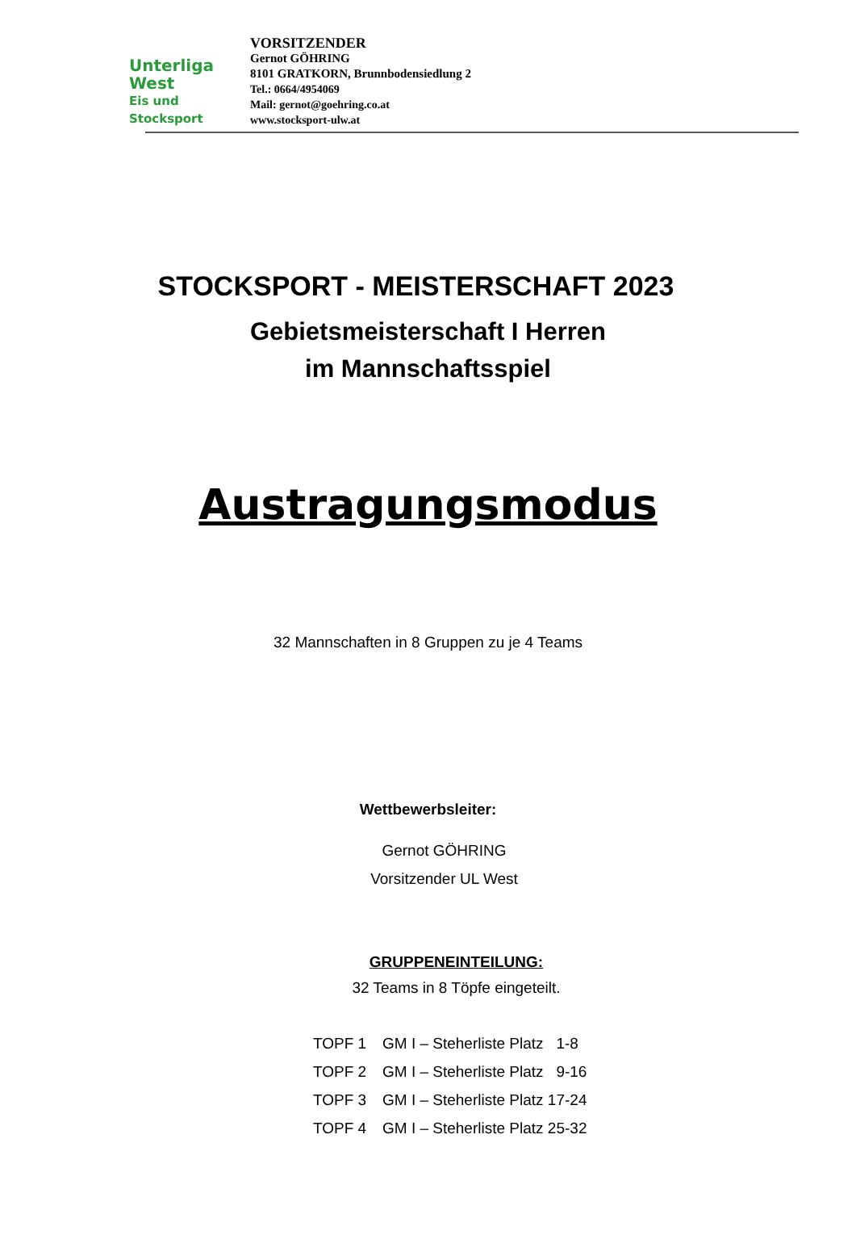Unterliga
West
Eis und Stocksport
VORSITZENDER
Gernot GÖHRING
8101 GRATKORN, Brunnbodensiedlung 2
Tel.: 0664/4954069
Mail: gernot@goehring.co.at
www.stocksport-ulw.at
STOCKSPORT - MEISTERSCHAFT 2023
Gebietsmeisterschaft I Herren
im Mannschaftsspiel
Austragungsmodus
32 Mannschaften in 8 Gruppen zu je 4 Teams
Wettbewerbsleiter:
Gernot GÖHRING
Vorsitzender UL West
GRUPPENEINTEILUNG:
32 Teams in 8 Töpfe eingeteilt.
TOPF 1 GM I – Steherliste Platz 1-8
TOPF 2 GM I – Steherliste Platz 9-16
TOPF 3 GM I – Steherliste Platz 17-24
TOPF 4 GM I – Steherliste Platz 25-32